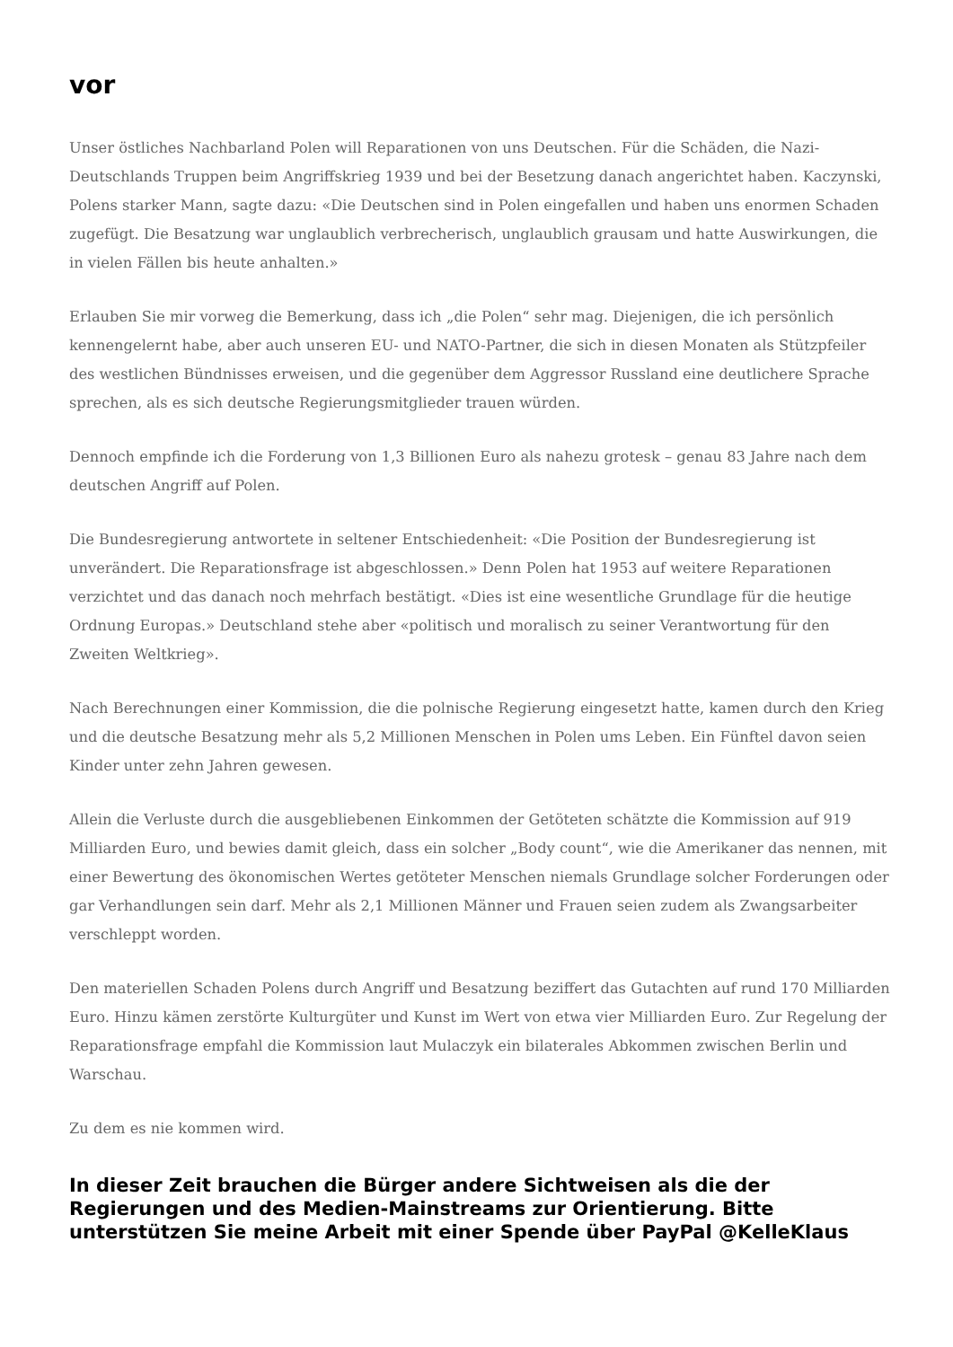vor
Unser östliches Nachbarland Polen will Reparationen von uns Deutschen. Für die Schäden, die Nazi-Deutschlands Truppen beim Angriffskrieg 1939 und bei der Besetzung danach angerichtet haben. Kaczynski, Polens starker Mann, sagte dazu: «Die Deutschen sind in Polen eingefallen und haben uns enormen Schaden zugefügt. Die Besatzung war unglaublich verbrecherisch, unglaublich grausam und hatte Auswirkungen, die in vielen Fällen bis heute anhalten.»
Erlauben Sie mir vorweg die Bemerkung, dass ich „die Polen“ sehr mag. Diejenigen, die ich persönlich kennengelernt habe, aber auch unseren EU- und NATO-Partner, die sich in diesen Monaten als Stützpfeiler des westlichen Bündnisses erweisen, und die gegenüber dem Aggressor Russland eine deutlichere Sprache sprechen, als es sich deutsche Regierungsmitglieder trauen würden.
Dennoch empfinde ich die Forderung von 1,3 Billionen Euro als nahezu grotesk – genau 83 Jahre nach dem deutschen Angriff auf Polen.
Die Bundesregierung antwortete in seltener Entschiedenheit: «Die Position der Bundesregierung ist unverändert. Die Reparationsfrage ist abgeschlossen.» Denn Polen hat 1953 auf weitere Reparationen verzichtet und das danach noch mehrfach bestätigt. «Dies ist eine wesentliche Grundlage für die heutige Ordnung Europas.» Deutschland stehe aber «politisch und moralisch zu seiner Verantwortung für den Zweiten Weltkrieg».
Nach Berechnungen einer Kommission, die die polnische Regierung eingesetzt hatte, kamen durch den Krieg und die deutsche Besatzung mehr als 5,2 Millionen Menschen in Polen ums Leben. Ein Fünftel davon seien Kinder unter zehn Jahren gewesen.
Allein die Verluste durch die ausgebliebenen Einkommen der Getöteten schätzte die Kommission auf 919 Milliarden Euro, und bewies damit gleich, dass ein solcher „Body count“, wie die Amerikaner das nennen, mit einer Bewertung des ökonomischen Wertes getöteter Menschen niemals Grundlage solcher Forderungen oder gar Verhandlungen sein darf. Mehr als 2,1 Millionen Männer und Frauen seien zudem als Zwangsarbeiter verschleppt worden.
Den materiellen Schaden Polens durch Angriff und Besatzung beziffert das Gutachten auf rund 170 Milliarden Euro. Hinzu kämen zerstörte Kulturgüter und Kunst im Wert von etwa vier Milliarden Euro. Zur Regelung der Reparationsfrage empfahl die Kommission laut Mulaczyk ein bilaterales Abkommen zwischen Berlin und Warschau.
Zu dem es nie kommen wird.
In dieser Zeit brauchen die Bürger andere Sichtweisen als die der Regierungen und des Medien-Mainstreams zur Orientierung. Bitte unterstützen Sie meine Arbeit mit einer Spende über PayPal @KelleKlaus